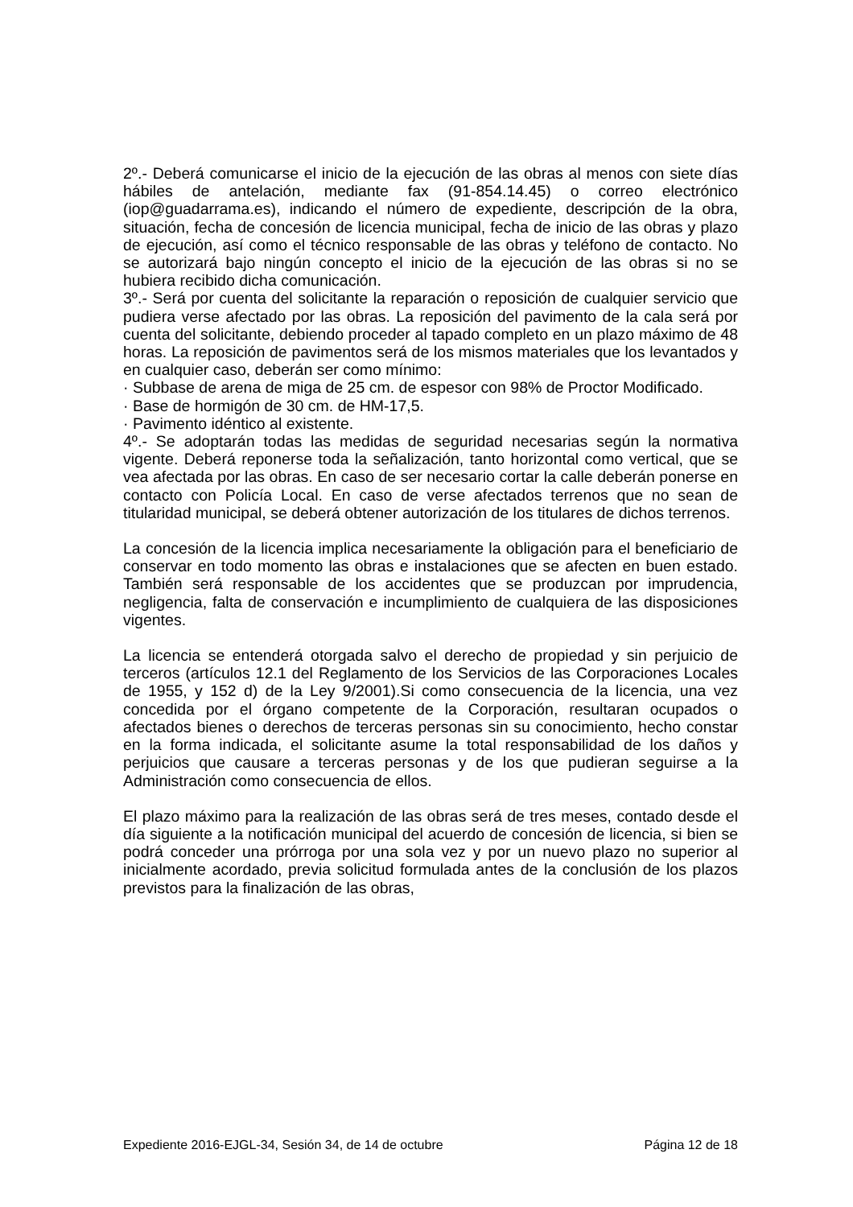2º.- Deberá comunicarse el inicio de la ejecución de las obras al menos con siete días hábiles de antelación, mediante fax (91-854.14.45) o correo electrónico (iop@guadarrama.es), indicando el número de expediente, descripción de la obra, situación, fecha de concesión de licencia municipal, fecha de inicio de las obras y plazo de ejecución, así como el técnico responsable de las obras y teléfono de contacto. No se autorizará bajo ningún concepto el inicio de la ejecución de las obras si no se hubiera recibido dicha comunicación.
3º.- Será por cuenta del solicitante la reparación o reposición de cualquier servicio que pudiera verse afectado por las obras. La reposición del pavimento de la cala será por cuenta del solicitante, debiendo proceder al tapado completo en un plazo máximo de 48 horas. La reposición de pavimentos será de los mismos materiales que los levantados y en cualquier caso, deberán ser como mínimo:
· Subbase de arena de miga de 25 cm. de espesor con 98% de Proctor Modificado.
· Base de hormigón de 30 cm. de HM-17,5.
· Pavimento idéntico al existente.
4º.- Se adoptarán todas las medidas de seguridad necesarias según la normativa vigente. Deberá reponerse toda la señalización, tanto horizontal como vertical, que se vea afectada por las obras. En caso de ser necesario cortar la calle deberán ponerse en contacto con Policía Local. En caso de verse afectados terrenos que no sean de titularidad municipal, se deberá obtener autorización de los titulares de dichos terrenos.
La concesión de la licencia implica necesariamente la obligación para el beneficiario de conservar en todo momento las obras e instalaciones que se afecten en buen estado. También será responsable de los accidentes que se produzcan por imprudencia, negligencia, falta de conservación e incumplimiento de cualquiera de las disposiciones vigentes.
La licencia se entenderá otorgada salvo el derecho de propiedad y sin perjuicio de terceros (artículos 12.1 del Reglamento de los Servicios de las Corporaciones Locales de 1955, y 152 d) de la Ley 9/2001).Si como consecuencia de la licencia, una vez concedida por el órgano competente de la Corporación, resultaran ocupados o afectados bienes o derechos de terceras personas sin su conocimiento, hecho constar en la forma indicada, el solicitante asume la total responsabilidad de los daños y perjuicios que causare a terceras personas y de los que pudieran seguirse a la Administración como consecuencia de ellos.
El plazo máximo para la realización de las obras será de tres meses, contado desde el día siguiente a la notificación municipal del acuerdo de concesión de licencia, si bien se podrá conceder una prórroga por una sola vez y por un nuevo plazo no superior al inicialmente acordado, previa solicitud formulada antes de la conclusión de los plazos previstos para la finalización de las obras,
Expediente 2016-EJGL-34, Sesión 34, de 14 de octubre Página 12 de 18